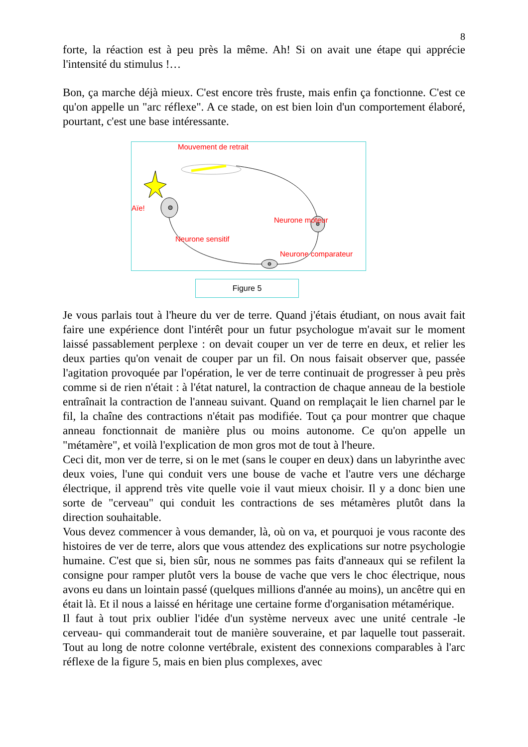8
forte, la réaction est à peu près la même. Ah! Si on avait une étape qui apprécie l'intensité du stimulus !…
Bon, ça marche déjà mieux. C'est encore très fruste, mais enfin ça fonctionne. C'est ce qu'on appelle un "arc réflexe". A ce stade, on est bien loin d'un comportement élaboré, pourtant, c'est une base intéressante.
Mouvement de retrait
Aïe!
Neurone moteur
Neurone sensitif
Neurone comparateur
Figure 5
Je vous parlais tout à l'heure du ver de terre. Quand j'étais étudiant, on nous avait fait faire une expérience dont l'intérêt pour un futur psychologue m'avait sur le moment laissé passablement perplexe : on devait couper un ver de terre en deux, et relier les deux parties qu'on venait de couper par un fil. On nous faisait observer que, passée l'agitation provoquée par l'opération, le ver de terre continuait de progresser à peu près comme si de rien n'était : à l'état naturel, la contraction de chaque anneau de la bestiole entraînait la contraction de l'anneau suivant. Quand on remplaçait le lien charnel par le fil, la chaîne des contractions n'était pas modifiée. Tout ça pour montrer que chaque anneau fonctionnait de manière plus ou moins autonome. Ce qu'on appelle un "métamère", et voilà l'explication de mon gros mot de tout à l'heure.
Ceci dit, mon ver de terre, si on le met (sans le couper en deux) dans un labyrinthe avec deux voies, l'une qui conduit vers une bouse de vache et l'autre vers une décharge électrique, il apprend très vite quelle voie il vaut mieux choisir. Il y a donc bien une sorte de "cerveau" qui conduit les contractions de ses métamères plutôt dans la direction souhaitable.
Vous devez commencer à vous demander, là, où on va, et pourquoi je vous raconte des histoires de ver de terre, alors que vous attendez des explications sur notre psychologie humaine. C'est que si, bien sûr, nous ne sommes pas faits d'anneaux qui se refilent la consigne pour ramper plutôt vers la bouse de vache que vers le choc électrique, nous avons eu dans un lointain passé (quelques millions d'année au moins), un ancêtre qui en était là. Et il nous a laissé en héritage une certaine forme d'organisation métamérique.
Il faut à tout prix oublier l'idée d'un système nerveux avec une unité centrale -le cerveau- qui commanderait tout de manière souveraine, et par laquelle tout passerait. Tout au long de notre colonne vertébrale, existent des connexions comparables à l'arc réflexe de la figure 5, mais en bien plus complexes, avec